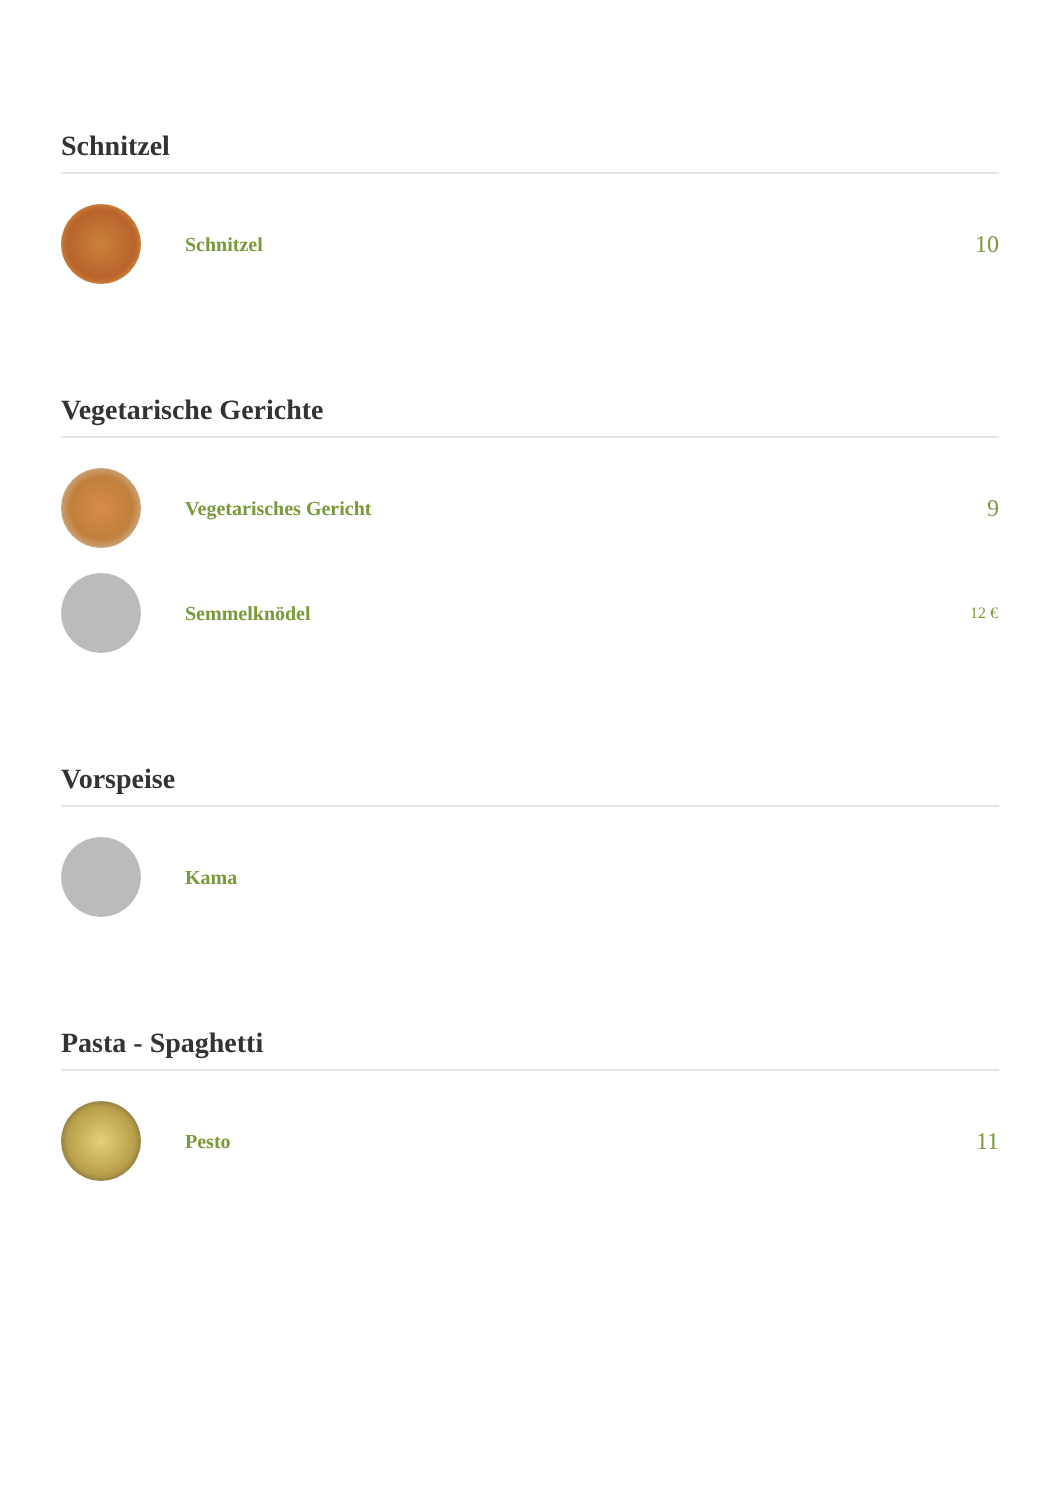Schnitzel
Schnitzel
10
Vegetarische Gerichte
Vegetarisches Gericht
9
Semmelknödel
12 €
Vorspeise
Kama
Pasta - Spaghetti
Pesto
11